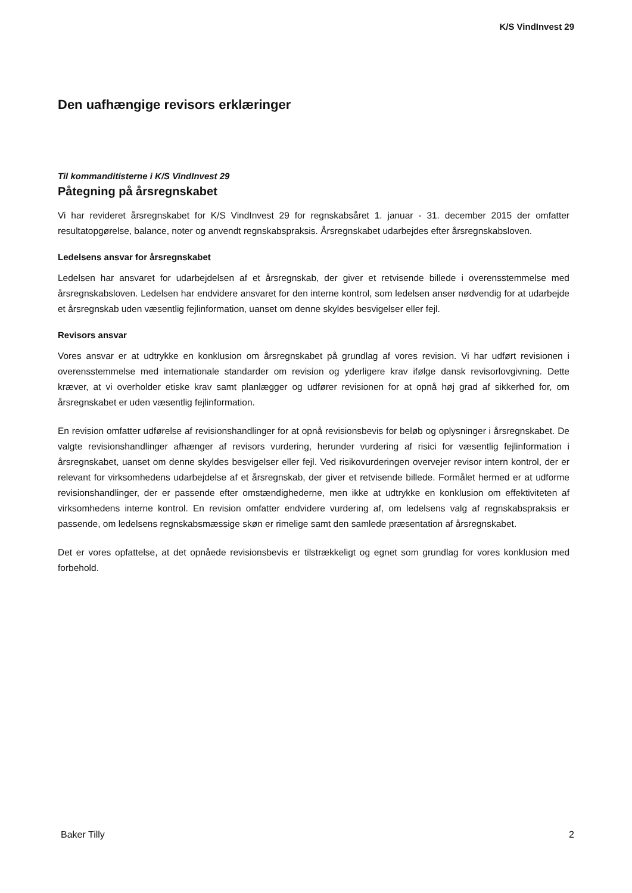K/S VindInvest 29
Den uafhængige revisors erklæringer
Til kommanditisterne i K/S VindInvest 29
Påtegning på årsregnskabet
Vi har revideret årsregnskabet for K/S VindInvest 29 for regnskabsåret 1. januar - 31. december 2015 der omfatter resultatopgørelse, balance, noter og anvendt regnskabspraksis. Årsregnskabet udarbejdes efter årsregnskabsloven.
Ledelsens ansvar for årsregnskabet
Ledelsen har ansvaret for udarbejdelsen af et årsregnskab, der giver et retvisende billede i overensstemmelse med årsregnskabsloven. Ledelsen har endvidere ansvaret for den interne kontrol, som ledelsen anser nødvendig for at udarbejde et årsregnskab uden væsentlig fejlinformation, uanset om denne skyldes besvigelser eller fejl.
Revisors ansvar
Vores ansvar er at udtrykke en konklusion om årsregnskabet på grundlag af vores revision. Vi har udført revisionen i overensstemmelse med internationale standarder om revision og yderligere krav ifølge dansk revisorlovgivning. Dette kræver, at vi overholder etiske krav samt planlægger og udfører revisionen for at opnå høj grad af sikkerhed for, om årsregnskabet er uden væsentlig fejlinformation.
En revision omfatter udførelse af revisionshandlinger for at opnå revisionsbevis for beløb og oplysninger i årsregnskabet. De valgte revisionshandlinger afhænger af revisors vurdering, herunder vurdering af risici for væsentlig fejlinformation i årsregnskabet, uanset om denne skyldes besvigelser eller fejl. Ved risikovurderingen overvejer revisor intern kontrol, der er relevant for virksomhedens udarbejdelse af et årsregnskab, der giver et retvisende billede. Formålet hermed er at udforme revisionshandlinger, der er passende efter omstændighederne, men ikke at udtrykke en konklusion om effektiviteten af virksomhedens interne kontrol. En revision omfatter endvidere vurdering af, om ledelsens valg af regnskabspraksis er passende, om ledelsens regnskabsmæssige skøn er rimelige samt den samlede præsentation af årsregnskabet.
Det er vores opfattelse, at det opnåede revisionsbevis er tilstrækkeligt og egnet som grundlag for vores konklusion med forbehold.
Baker Tilly 2